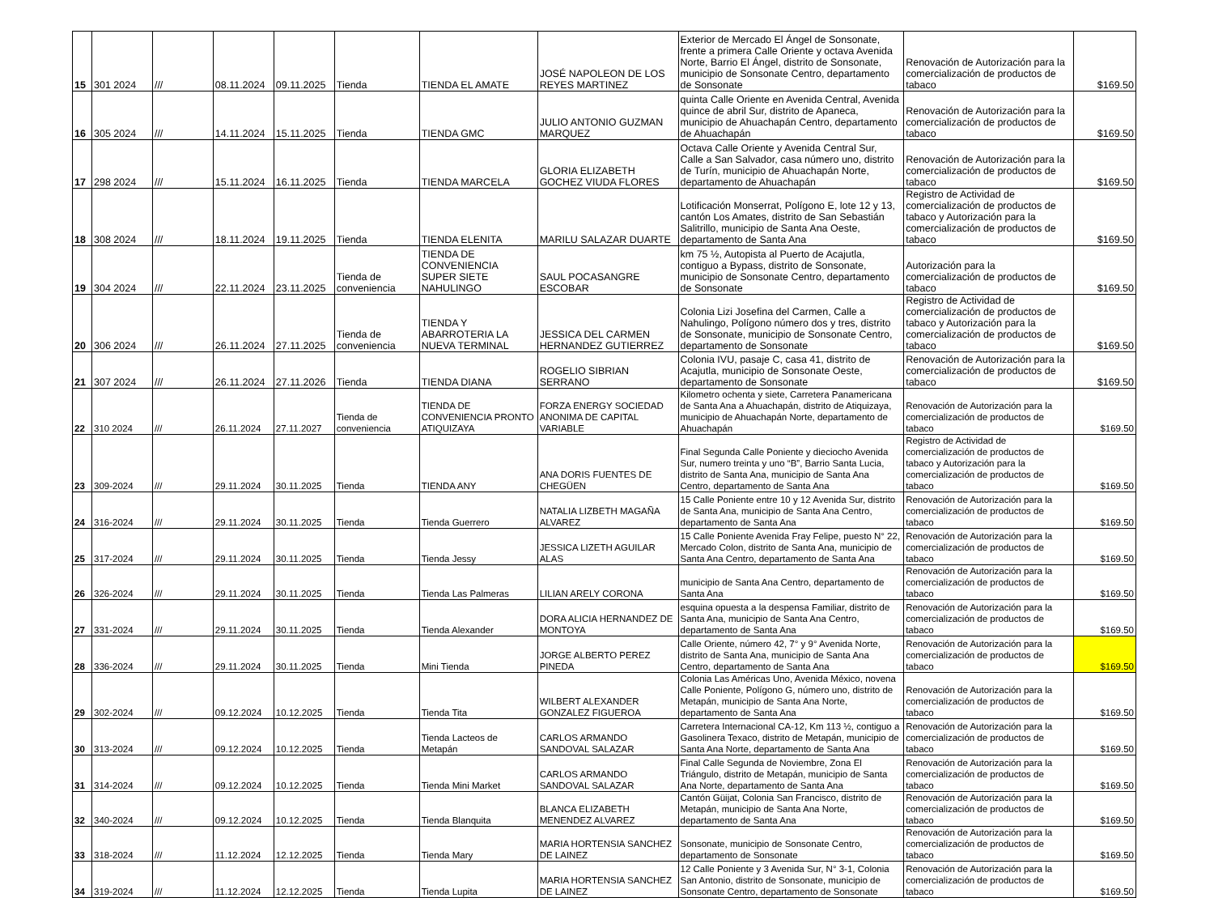| 15 | 301 2024 | /// | 08.11.2024 | 09.11.2025 | Tienda | TIENDA EL AMATE | JOSÉ NAPOLEON DE LOS REYES MARTINEZ | Exterior de Mercado El Ángel de Sonsonate, frente a primera Calle Oriente y octava Avenida Norte, Barrio El Ángel, distrito de Sonsonate, municipio de Sonsonate Centro, departamento de Sonsonate | Renovación de Autorización para la comercialización de productos de tabaco | $169.50 |
| 16 | 305 2024 | /// | 14.11.2024 | 15.11.2025 | Tienda | TIENDA GMC | JULIO ANTONIO GUZMAN MARQUEZ | quinta Calle Oriente en Avenida Central, Avenida quince de abril Sur, distrito de Apaneca, municipio de Ahuachapán Centro, departamento de Ahuachapán | Renovación de Autorización para la comercialización de productos de tabaco | $169.50 |
| 17 | 298 2024 | /// | 15.11.2024 | 16.11.2025 | Tienda | TIENDA MARCELA | GLORIA ELIZABETH GOCHEZ VIUDA FLORES | Octava Calle Oriente y Avenida Central Sur, Calle a San Salvador, casa número uno, distrito de Turín, municipio de Ahuachapán Norte, departamento de Ahuachapán | Renovación de Autorización para la comercialización de productos de tabaco | $169.50 |
| 18 | 308 2024 | /// | 18.11.2024 | 19.11.2025 | Tienda | TIENDA ELENITA | MARILU SALAZAR DUARTE | Lotificación Monserrat, Polígono E, lote 12 y 13, cantón Los Amates, distrito de San Sebastián Salitrillo, municipio de Santa Ana Oeste, departamento de Santa Ana | Registro de Actividad de comercialización de productos de tabaco y Autorización para la comercialización de productos de tabaco | $169.50 |
| 19 | 304 2024 | /// | 22.11.2024 | 23.11.2025 | Tienda de conveniencia | TIENDA DE CONVENIENCIA SUPER SIETE NAHULINGO | SAUL POCASANGRE ESCOBAR | km 75 ½, Autopista al Puerto de Acajutla, contiguo a Bypass, distrito de Sonsonate, municipio de Sonsonate Centro, departamento de Sonsonate | Autorización para la comercialización de productos de tabaco | $169.50 |
| 20 | 306 2024 | /// | 26.11.2024 | 27.11.2025 | Tienda de conveniencia | TIENDA Y ABARROTERIA LA NUEVA TERMINAL | JESSICA DEL CARMEN HERNANDEZ GUTIERREZ | Colonia Lizi Josefina del Carmen, Calle a Nahulingo, Polígono número dos y tres, distrito de Sonsonate, municipio de Sonsonate Centro, departamento de Sonsonate | Registro de Actividad de comercialización de productos de tabaco y Autorización para la comercialización de productos de tabaco | $169.50 |
| 21 | 307 2024 | /// | 26.11.2024 | 27.11.2026 | Tienda | TIENDA DIANA | ROGELIO SIBRIAN SERRANO | Colonia IVU, pasaje C, casa 41, distrito de Acajutla, municipio de Sonsonate Oeste, departamento de Sonsonate | Renovación de Autorización para la comercialización de productos de tabaco | $169.50 |
| 22 | 310 2024 | /// | 26.11.2024 | 27.11.2027 | Tienda de conveniencia | TIENDA DE CONVENIENCIA PRONTO ATIQUIZAYA | FORZA ENERGY SOCIEDAD ANONIMA DE CAPITAL VARIABLE | Kilometro ochenta y siete, Carretera Panamericana de Santa Ana a Ahuachapán, distrito de Atiquizaya, municipio de Ahuachapán Norte, departamento de Ahuachapán | Renovación de Autorización para la comercialización de productos de tabaco | $169.50 |
| 23 | 309-2024 | /// | 29.11.2024 | 30.11.2025 | Tienda | TIENDA ANY | ANA DORIS FUENTES DE CHEGÜEN | Final Segunda Calle Poniente y dieciocho Avenida Sur, numero treinta y uno “B”, Barrio Santa Lucia, distrito de Santa Ana, municipio de Santa Ana Centro, departamento de Santa Ana | Registro de Actividad de comercialización de productos de tabaco y Autorización para la comercialización de productos de tabaco | $169.50 |
| 24 | 316-2024 | /// | 29.11.2024 | 30.11.2025 | Tienda | Tienda Guerrero | NATALIA LIZBETH MAGAÑA ALVAREZ | 15 Calle Poniente entre 10 y 12 Avenida Sur, distrito de Santa Ana, municipio de Santa Ana Centro, departamento de Santa Ana | Renovación de Autorización para la comercialización de productos de tabaco | $169.50 |
| 25 | 317-2024 | /// | 29.11.2024 | 30.11.2025 | Tienda | Tienda Jessy | JESSICA LIZETH AGUILAR ALAS | 15 Calle Poniente Avenida Fray Felipe, puesto N° 22, Mercado Colon, distrito de Santa Ana, municipio de Santa Ana Centro, departamento de Santa Ana | Renovación de Autorización para la comercialización de productos de tabaco | $169.50 |
| 26 | 326-2024 | /// | 29.11.2024 | 30.11.2025 | Tienda | Tienda Las Palmeras | LILIAN ARELY CORONA | municipio de Santa Ana Centro, departamento de Santa Ana | Renovación de Autorización para la comercialización de productos de tabaco | $169.50 |
| 27 | 331-2024 | /// | 29.11.2024 | 30.11.2025 | Tienda | Tienda Alexander | DORA ALICIA HERNANDEZ DE MONTOYA | esquina opuesta a la despensa Familiar, distrito de Santa Ana, municipio de Santa Ana Centro, departamento de Santa Ana | Renovación de Autorización para la comercialización de productos de tabaco | $169.50 |
| 28 | 336-2024 | /// | 29.11.2024 | 30.11.2025 | Tienda | Mini Tienda | JORGE ALBERTO PEREZ PINEDA | Calle Oriente, número 42, 7° y 9° Avenida Norte, distrito de Santa Ana, municipio de Santa Ana Centro, departamento de Santa Ana | Renovación de Autorización para la comercialización de productos de tabaco | $169.50 |
| 29 | 302-2024 | /// | 09.12.2024 | 10.12.2025 | Tienda | Tienda Tita | WILBERT ALEXANDER GONZALEZ FIGUEROA | Colonia Las Américas Uno, Avenida México, novena Calle Poniente, Polígono G, número uno, distrito de Metapán, municipio de Santa Ana Norte, departamento de Santa Ana | Renovación de Autorización para la comercialización de productos de tabaco | $169.50 |
| 30 | 313-2024 | /// | 09.12.2024 | 10.12.2025 | Tienda | Tienda Lacteos de Metapán | CARLOS ARMANDO SANDOVAL SALAZAR | Carretera Internacional CA-12, Km 113 ½, contiguo a Gasolinera Texaco, distrito de Metapán, municipio de Santa Ana Norte, departamento de Santa Ana | Renovación de Autorización para la comercialización de productos de tabaco | $169.50 |
| 31 | 314-2024 | /// | 09.12.2024 | 10.12.2025 | Tienda | Tienda Mini Market | CARLOS ARMANDO SANDOVAL SALAZAR | Final Calle Segunda de Noviembre, Zona El Triángulo, distrito de Metapán, municipio de Santa Ana Norte, departamento de Santa Ana | Renovación de Autorización para la comercialización de productos de tabaco | $169.50 |
| 32 | 340-2024 | /// | 09.12.2024 | 10.12.2025 | Tienda | Tienda Blanquita | BLANCA ELIZABETH MENENDEZ ALVAREZ | Cantón Güijat, Colonia San Francisco, distrito de Metapán, municipio de Santa Ana Norte, departamento de Santa Ana | Renovación de Autorización para la comercialización de productos de tabaco | $169.50 |
| 33 | 318-2024 | /// | 11.12.2024 | 12.12.2025 | Tienda | Tienda Mary | MARIA HORTENSIA SANCHEZ DE LAINEZ | Sonsonate, municipio de Sonsonate Centro, departamento de Sonsonate | Renovación de Autorización para la comercialización de productos de tabaco | $169.50 |
| 34 | 319-2024 | /// | 11.12.2024 | 12.12.2025 | Tienda | Tienda Lupita | MARIA HORTENSIA SANCHEZ DE LAINEZ | 12 Calle Poniente y 3 Avenida Sur, N° 3-1, Colonia San Antonio, distrito de Sonsonate, municipio de Sonsonate Centro, departamento de Sonsonate | Renovación de Autorización para la comercialización de productos de tabaco | $169.50 |